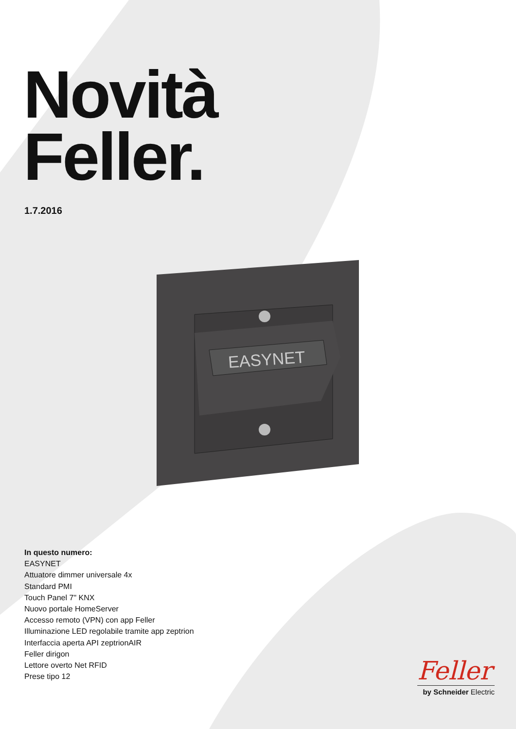Novità
Feller.
1.7.2016
EASYNET
In questo numero:
EASYNET
Attuatore dimmer universale 4x
Standard PMI
Touch Panel 7" KNX
Nuovo portale HomeServer
Accesso remoto (VPN) con app Feller
Illuminazione LED regolabile tramite app zeptrion
Interfaccia aperta API zeptrionAIR
Feller dirigon
Lettore overto Net RFID
Prese tipo 12
Feller
by Schneider Electric